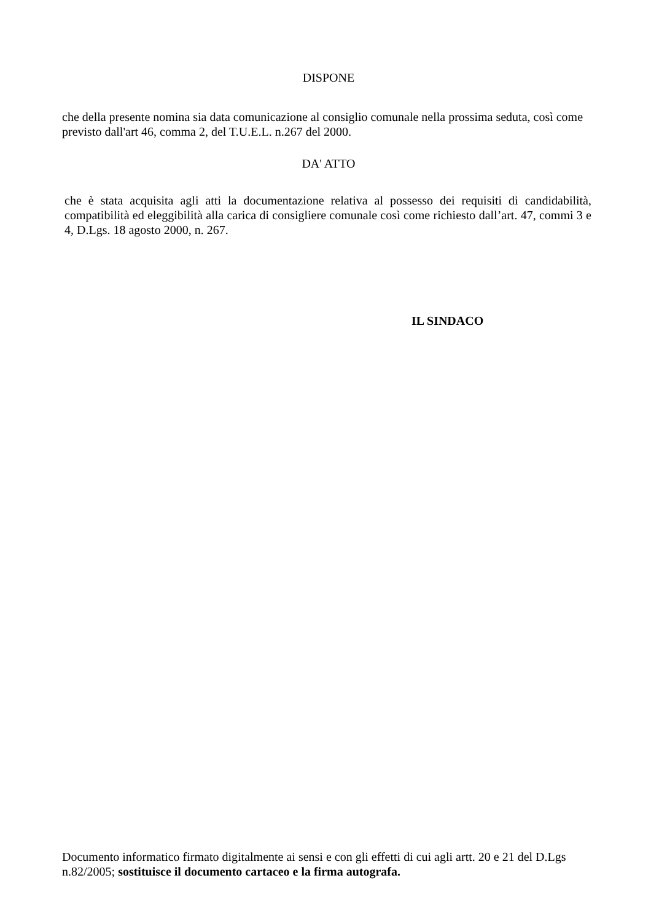DISPONE
che della presente nomina sia data comunicazione al consiglio comunale nella prossima seduta, così come previsto dall'art 46, comma 2, del T.U.E.L. n.267 del 2000.
DA' ATTO
che è stata acquisita agli atti la documentazione relativa al possesso dei requisiti di candidabilità, compatibilità ed eleggibilità alla carica di consigliere comunale così come richiesto dall’art. 47, commi 3 e 4, D.Lgs. 18 agosto 2000, n. 267.
IL SINDACO
Documento informatico firmato digitalmente ai sensi e con gli effetti di cui agli artt. 20 e 21 del D.Lgs n.82/2005; sostituisce il documento cartaceo e la firma autografa.